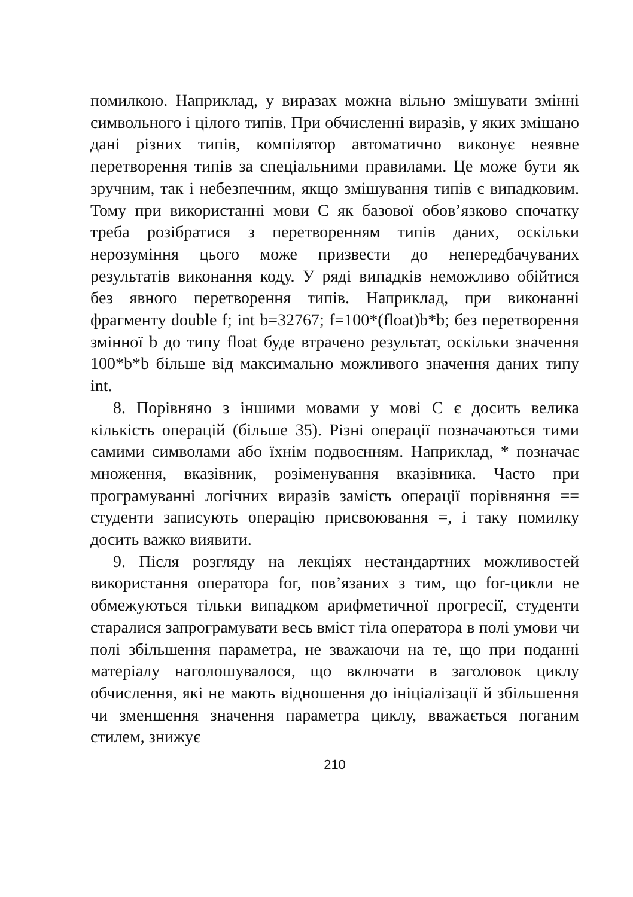помилкою. Наприклад, у виразах можна вільно змішувати змінні символьного і цілого типів. При обчисленні виразів, у яких змішано дані різних типів, компілятор автоматично виконує неявне перетворення типів за спеціальними правилами. Це може бути як зручним, так і небезпечним, якщо змішування типів є випадковим. Тому при використанні мови С як базової обов’язково спочатку треба розібратися з перетворенням типів даних, оскільки нерозуміння цього може призвести до непередбачуваних результатів виконання коду. У ряді випадків неможливо обійтися без явного перетворення типів. Наприклад, при виконанні фрагменту double f; int b=32767; f=100*(float)b*b; без перетворення змінної b до типу float буде втрачено результат, оскільки значення 100*b*b більше від максимально можливого значення даних типу int.
8. Порівняно з іншими мовами у мові С є досить велика кількість операцій (більше 35). Різні операції позначаються тими самими символами або їхнім подвоєнням. Наприклад, * позначає множення, вказівник, розіменування вказівника. Часто при програмуванні логічних виразів замість операції порівняння == студенти записують операцію присвоювання =, і таку помилку досить важко виявити.
9. Після розгляду на лекціях нестандартних можливостей використання оператора for, пов’язаних з тим, що for-цикли не обмежуються тільки випадком арифметичної прогресії, студенти старалися запрограмувати весь вміст тіла оператора в полі умови чи полі збільшення параметра, не зважаючи на те, що при поданні матеріалу наголошувалося, що включати в заголовок циклу обчислення, які не мають відношення до ініціалізації й збільшення чи зменшення значення параметра циклу, вважається поганим стилем, знижує
210